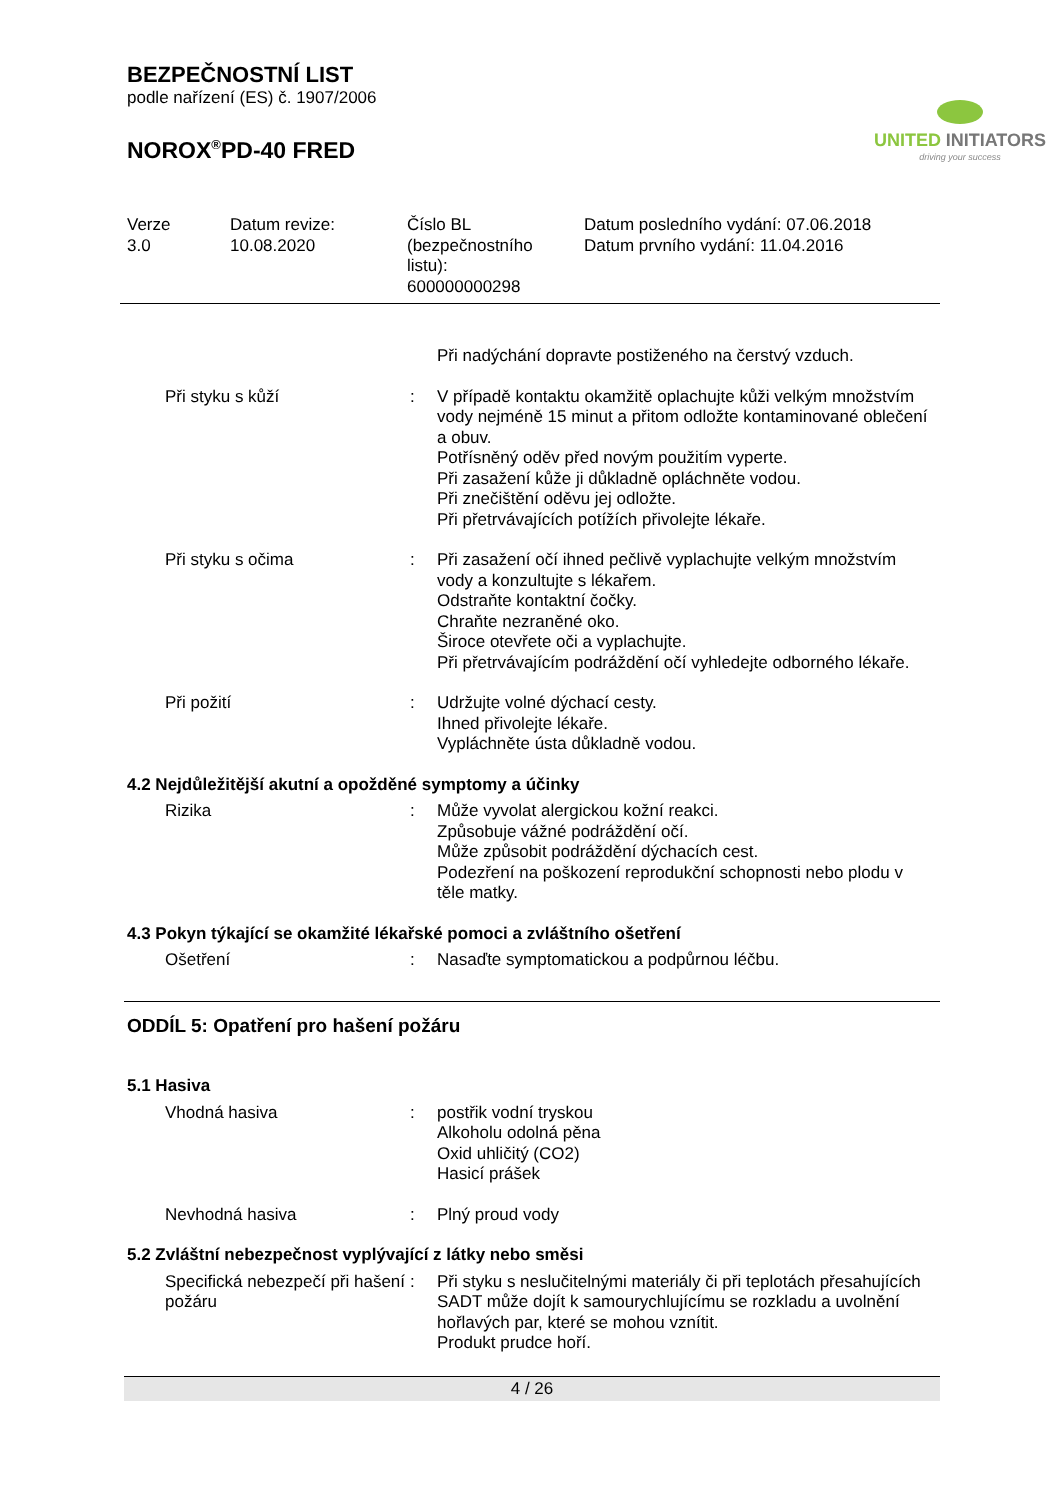BEZPEČNOSTNÍ LIST
podle nařízení (ES) č. 1907/2006
NOROX<sup>®</sup>PD-40 FRED
UNITED INITIATORS
driving your success
Verze
3.0
Datum revize:
10.08.2020
Číslo BL
(bezpečnostního
listu):
600000000298
Datum posledního vydání: 07.06.2018
Datum prvního vydání: 11.04.2016
| | | Při nadýchání dopravte postiženého na čerstvý vzduch. |
| Při styku s kůží | : | V případě kontaktu okamžitě oplachujte kůži velkým množstvím vody nejméně 15 minut a přitom odložte kontaminované oblečení a obuv. Potřísněný oděv před novým použitím vyperte. Při zasažení kůže ji důkladně opláchněte vodou. Při znečištění oděvu jej odložte. Při přetrvávajících potížích přivolejte lékaře. |
| Při styku s očima | : | Při zasažení očí ihned pečlivě vyplachujte velkým množstvím vody a konzultujte s lékařem. Odstraňte kontaktní čočky. Chraňte nezraněné oko. Široce otevřete oči a vyplachujte. Při přetrvávajícím podráždění očí vyhledejte odborného lékaře. |
| Při požití | : | Udržujte volné dýchací cesty. Ihned přivolejte lékaře. Vypláchněte ústa důkladně vodou. |
4.2 Nejdůležitější akutní a opožděné symptomy a účinky
| Rizika | : | Může vyvolat alergickou kožní reakci. Způsobuje vážné podráždění očí. Může způsobit podráždění dýchacích cest. Podezření na poškození reprodukční schopnosti nebo plodu v těle matky. |
4.3 Pokyn týkající se okamžité lékařské pomoci a zvláštního ošetření
| Ošetření | : | Nasaďte symptomatickou a podpůrnou léčbu. |
ODDÍL 5: Opatření pro hašení požáru
5.1 Hasiva
| Vhodná hasiva | : | postřik vodní tryskou Alkoholu odolná pěna Oxid uhličitý (CO2) Hasicí prášek |
| Nevhodná hasiva | : | Plný proud vody |
5.2 Zvláštní nebezpečnost vyplývající z látky nebo směsi
| Specifická nebezpečí při hašení požáru | : | Při styku s neslučitelnými materiály či při teplotách přesahujících SADT může dojít k samourychlujícímu se rozkladu a uvolnění hořlavých par, které se mohou vznítit. Produkt prudce hoří. |
4 / 26